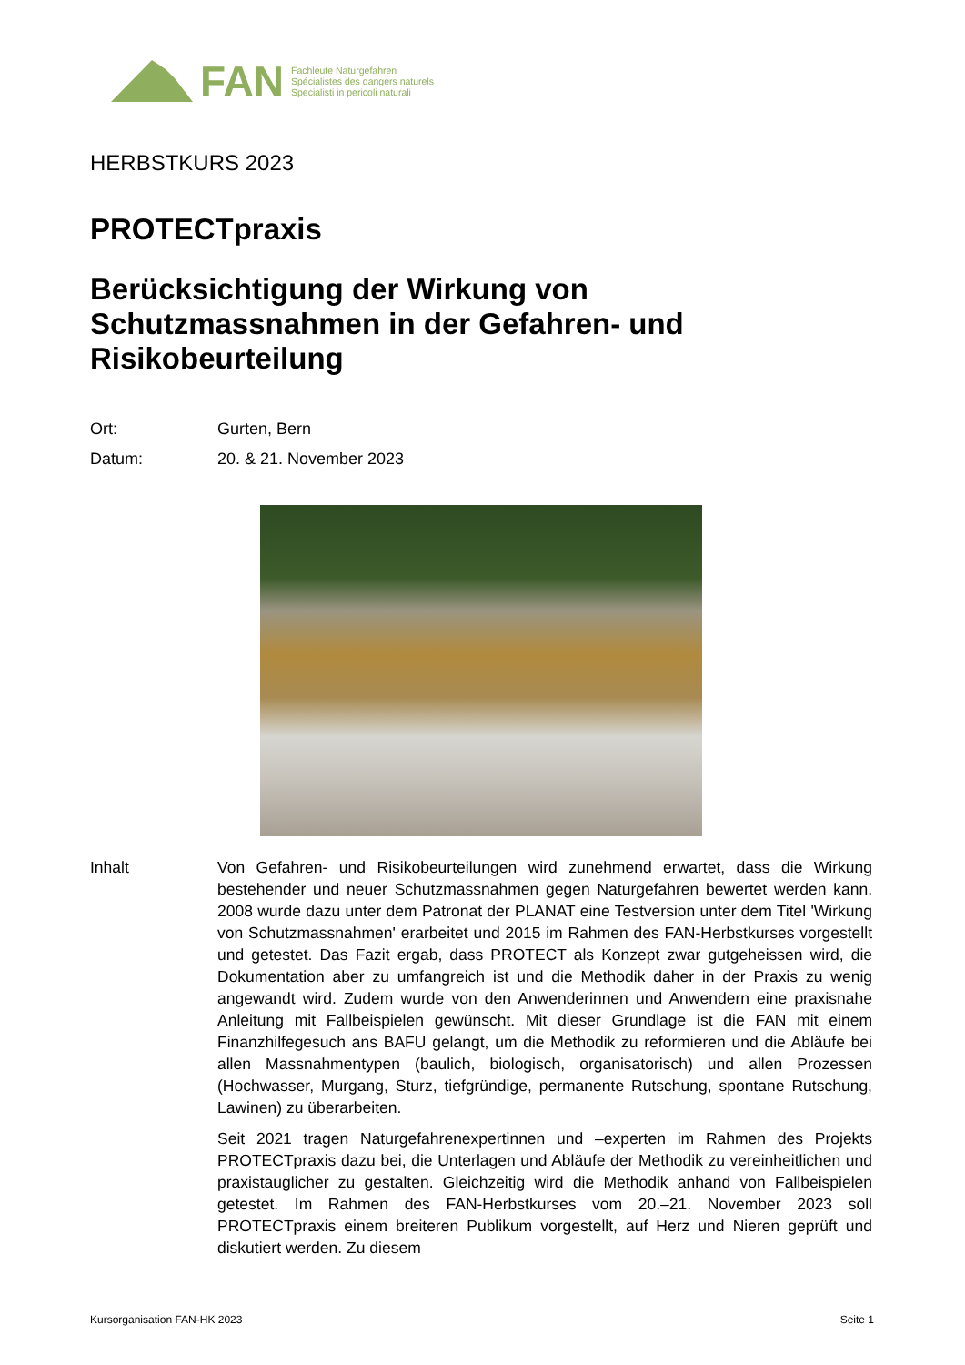FAN
Fachleute Naturgefahren
Spécialistes des dangers naturels
Specialisti in pericoli naturali
HERBSTKURS 2023
PROTECTpraxis
Berücksichtigung der Wirkung von Schutzmassnahmen in der Gefahren- und Risikobeurteilung
Ort: Gurten, Bern
Datum: 20. & 21. November 2023
Inhalt Von Gefahren- und Risikobeurteilungen wird zunehmend erwartet, dass die Wirkung bestehender und neuer Schutzmassnahmen gegen Naturgefahren bewertet werden kann. 2008 wurde dazu unter dem Patronat der PLANAT eine Testversion unter dem Titel 'Wirkung von Schutzmassnahmen' erarbeitet und 2015 im Rahmen des FAN-Herbstkurses vorgestellt und getestet. Das Fazit ergab, dass PROTECT als Konzept zwar gutgeheissen wird, die Dokumentation aber zu umfangreich ist und die Methodik daher in der Praxis zu wenig angewandt wird. Zudem wurde von den Anwenderinnen und Anwendern eine praxisnahe Anleitung mit Fallbeispielen gewünscht. Mit dieser Grundlage ist die FAN mit einem Finanzhilfegesuch ans BAFU gelangt, um die Methodik zu reformieren und die Abläufe bei allen Massnahmentypen (baulich, biologisch, organisatorisch) und allen Prozessen (Hochwasser, Murgang, Sturz, tiefgründige, permanente Rutschung, spontane Rutschung, Lawinen) zu überarbeiten.
Seit 2021 tragen Naturgefahrenexpertinnen und –experten im Rahmen des Projekts PROTECTpraxis dazu bei, die Unterlagen und Abläufe der Methodik zu vereinheitlichen und praxistauglicher zu gestalten. Gleichzeitig wird die Methodik anhand von Fallbeispielen getestet. Im Rahmen des FAN-Herbstkurses vom 20.–21. November 2023 soll PROTECTpraxis einem breiteren Publikum vorgestellt, auf Herz und Nieren geprüft und diskutiert werden. Zu diesem
Kursorganisation FAN-HK 2023 Seite 1